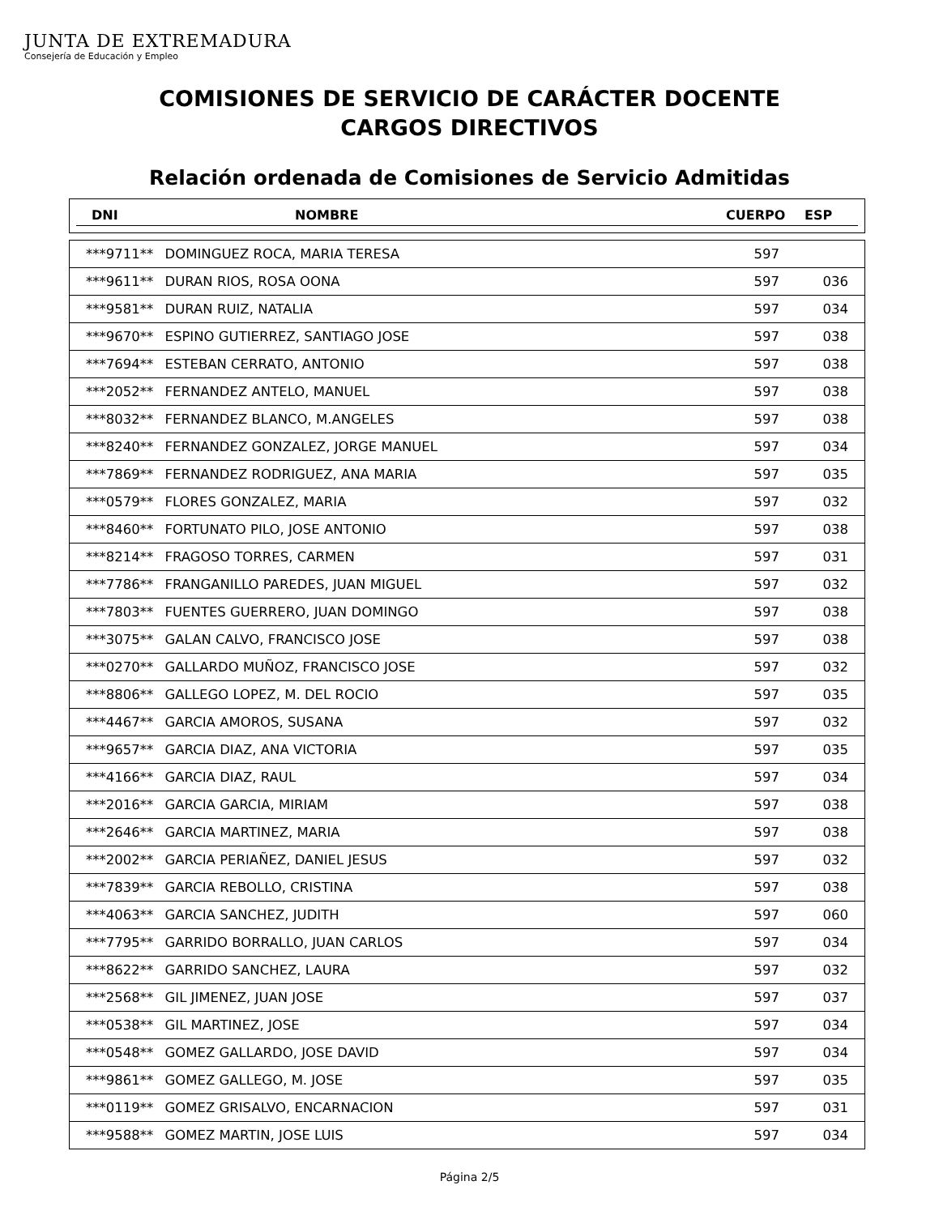JUNTA DE EXTREMADURA
Consejería de Educación y Empleo
COMISIONES DE SERVICIO DE CARÁCTER DOCENTE
CARGOS DIRECTIVOS
Relación ordenada de Comisiones de Servicio Admitidas
DNI NOMBRE CUERPO ESP
| ***9711** | DOMINGUEZ ROCA, MARIA TERESA | 597 | |
| ***9611** | DURAN RIOS, ROSA OONA | 597 | 036 |
| ***9581** | DURAN RUIZ, NATALIA | 597 | 034 |
| ***9670** | ESPINO GUTIERREZ, SANTIAGO JOSE | 597 | 038 |
| ***7694** | ESTEBAN CERRATO, ANTONIO | 597 | 038 |
| ***2052** | FERNANDEZ ANTELO, MANUEL | 597 | 038 |
| ***8032** | FERNANDEZ BLANCO, M.ANGELES | 597 | 038 |
| ***8240** | FERNANDEZ GONZALEZ, JORGE MANUEL | 597 | 034 |
| ***7869** | FERNANDEZ RODRIGUEZ, ANA MARIA | 597 | 035 |
| ***0579** | FLORES GONZALEZ, MARIA | 597 | 032 |
| ***8460** | FORTUNATO PILO, JOSE ANTONIO | 597 | 038 |
| ***8214** | FRAGOSO TORRES, CARMEN | 597 | 031 |
| ***7786** | FRANGANILLO PAREDES, JUAN MIGUEL | 597 | 032 |
| ***7803** | FUENTES GUERRERO, JUAN DOMINGO | 597 | 038 |
| ***3075** | GALAN CALVO, FRANCISCO JOSE | 597 | 038 |
| ***0270** | GALLARDO MUÑOZ, FRANCISCO JOSE | 597 | 032 |
| ***8806** | GALLEGO LOPEZ, M. DEL ROCIO | 597 | 035 |
| ***4467** | GARCIA AMOROS, SUSANA | 597 | 032 |
| ***9657** | GARCIA DIAZ, ANA VICTORIA | 597 | 035 |
| ***4166** | GARCIA DIAZ, RAUL | 597 | 034 |
| ***2016** | GARCIA GARCIA, MIRIAM | 597 | 038 |
| ***2646** | GARCIA MARTINEZ, MARIA | 597 | 038 |
| ***2002** | GARCIA PERIAÑEZ, DANIEL JESUS | 597 | 032 |
| ***7839** | GARCIA REBOLLO, CRISTINA | 597 | 038 |
| ***4063** | GARCIA SANCHEZ, JUDITH | 597 | 060 |
| ***7795** | GARRIDO BORRALLO, JUAN CARLOS | 597 | 034 |
| ***8622** | GARRIDO SANCHEZ, LAURA | 597 | 032 |
| ***2568** | GIL JIMENEZ, JUAN JOSE | 597 | 037 |
| ***0538** | GIL MARTINEZ, JOSE | 597 | 034 |
| ***0548** | GOMEZ GALLARDO, JOSE DAVID | 597 | 034 |
| ***9861** | GOMEZ GALLEGO, M. JOSE | 597 | 035 |
| ***0119** | GOMEZ GRISALVO, ENCARNACION | 597 | 031 |
| ***9588** | GOMEZ MARTIN, JOSE LUIS | 597 | 034 |
Página 2/5